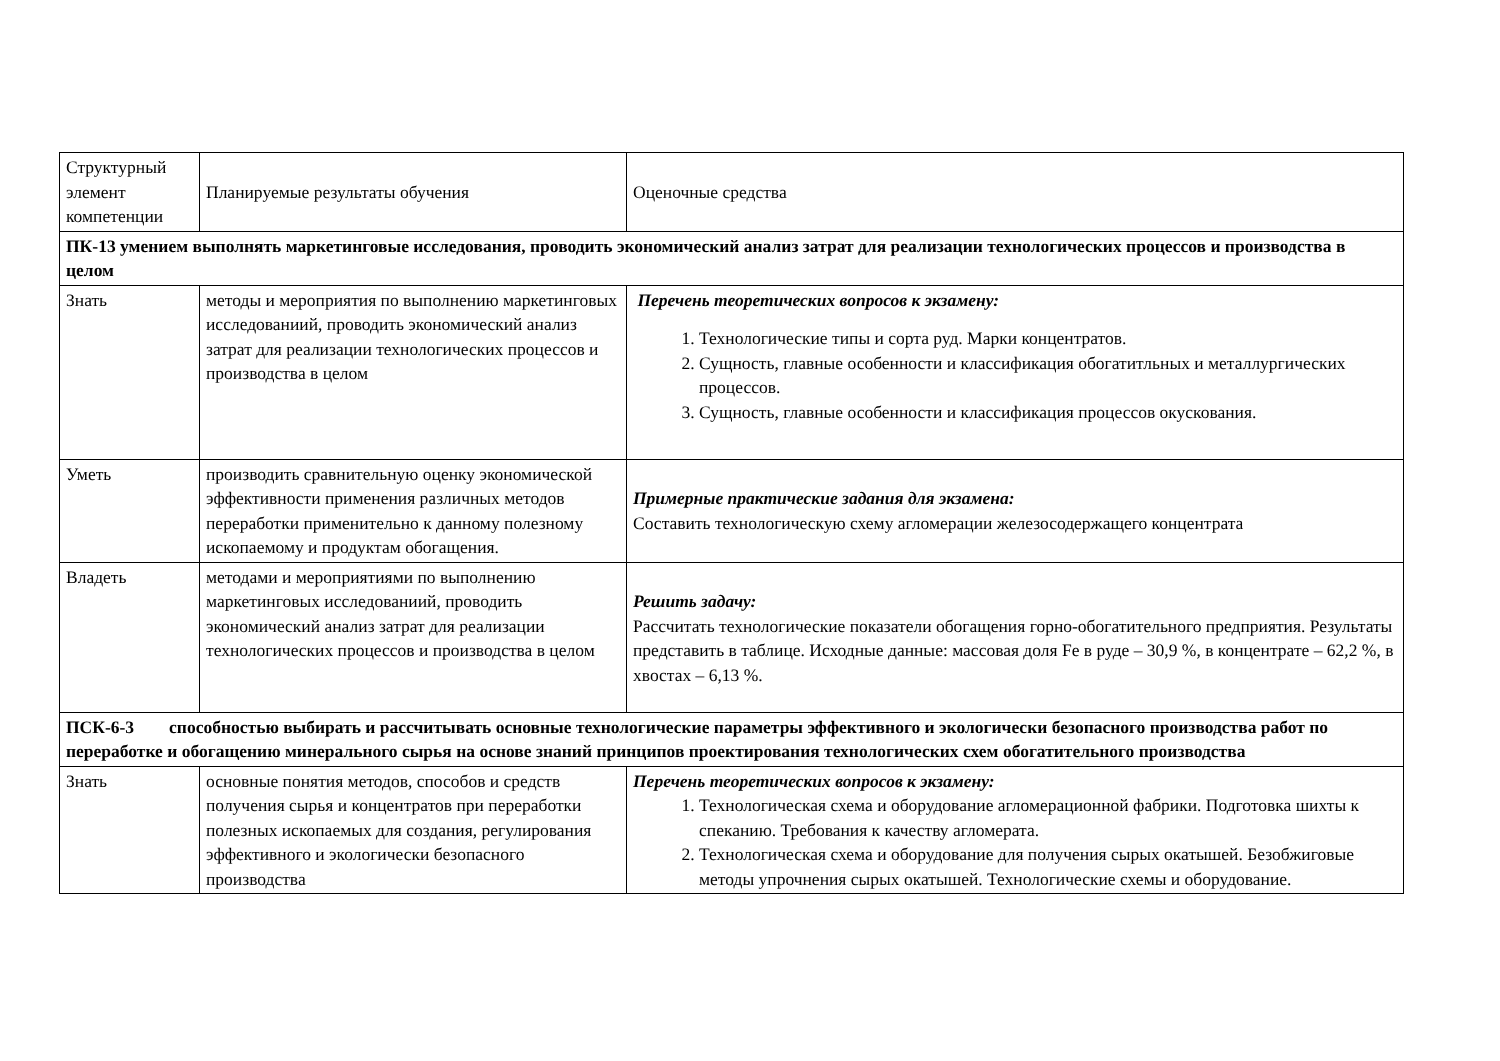| Структурный элемент компетенции | Планируемые результаты обучения | Оценочные средства |
| ПК-13 умением выполнять маркетинговые исследования, проводить экономический анализ затрат для реализации технологических процессов и производства в целом | | |
| Знать | методы и мероприятия по выполнению маркетинговых исследованиий, проводить экономический анализ затрат для реализации технологических процессов и производства в целом | Перечень теоретических вопросов к экзамену: 1. Технологические типы и сорта руд. Марки концентратов. 2. Сущность, главные особенности и классификация обогатитльных и металлургических процессов. 3. Сущность, главные особенности и классификация процессов окускования. |
| Уметь | производить сравнительную оценку экономической эффективности применения различных методов переработки применительно к данному полезному ископаемому и продуктам обогащения. | Примерные практические задания для экзамена: Составить технологическую схему агломерации железосодержащего концентрата |
| Владеть | методами и мероприятиями по выполнению маркетинговых исследованиий, проводить экономический анализ затрат для реализации технологических процессов и производства в целом | Решить задачу: Рассчитать технологические показатели обогащения горно-обогатительного предприятия. Результаты представить в таблице. Исходные данные: массовая доля Fe в руде – 30,9 %, в концентрате – 62,2 %, в хвостах – 6,13 %. |
| ПСК-6-3 способностью выбирать и рассчитывать основные технологические параметры эффективного и экологически безопасного производства работ по переработке и обогащению минерального сырья на основе знаний принципов проектирования технологических схем обогатительного производства | | |
| Знать | основные понятия методов, способов и средств получения сырья и концентратов при переработки полезных ископаемых для создания, регулирования эффективного и экологически безопасного производства | Перечень теоретических вопросов к экзамену: 1. Технологическая схема и оборудование агломерационной фабрики. Подготовка шихты к спеканию. Требования к качеству агломерата. 2. Технологическая схема и оборудование для получения сырых окатышей. Безобжиговые методы упрочнения сырых окатышей. Технологические схемы и оборудование. |